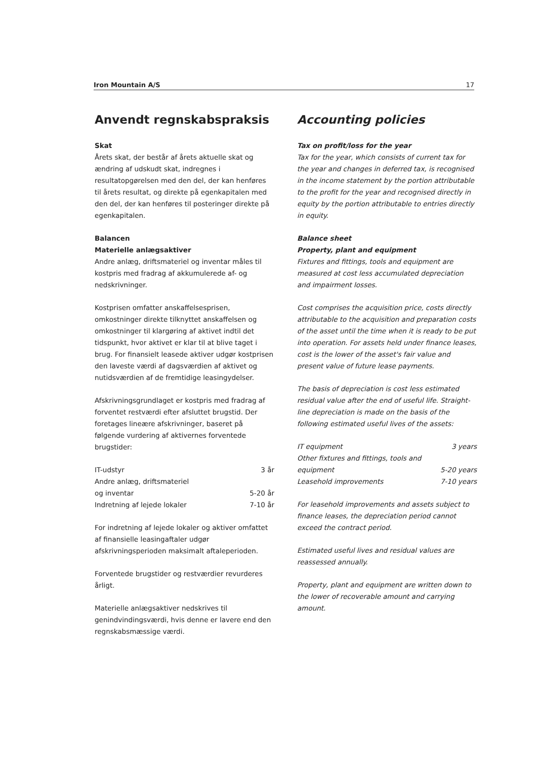Iron Mountain A/S 17
Anvendt regnskabspraksis
Skat
Årets skat, der består af årets aktuelle skat og ændring af udskudt skat, indregnes i resultatopgørelsen med den del, der kan henføres til årets resultat, og direkte på egenkapitalen med den del, der kan henføres til posteringer direkte på egenkapitalen.
Balancen
Materielle anlægsaktiver
Andre anlæg, driftsmateriel og inventar måles til kostpris med fradrag af akkumulerede af- og nedskrivninger.
Kostprisen omfatter anskaffelsesprisen, omkostninger direkte tilknyttet anskaffelsen og omkostninger til klargøring af aktivet indtil det tidspunkt, hvor aktivet er klar til at blive taget i brug. For finansielt leasede aktiver udgør kostprisen den laveste værdi af dagsværdien af aktivet og nutidsværdien af de fremtidige leasingydelser.
Afskrivningsgrundlaget er kostpris med fradrag af forventet restværdi efter afsluttet brugstid. Der foretages lineære afskrivninger, baseret på følgende vurdering af aktivernes forventede brugstider:
| IT-udstyr | 3 år |
| Andre anlæg, driftsmateriel og inventar | 5-20 år |
| Indretning af lejede lokaler | 7-10 år |
For indretning af lejede lokaler og aktiver omfattet af finansielle leasingaftaler udgør afskrivningsperioden maksimalt aftaleperioden.
Forventede brugstider og restværdier revurderes årligt.
Materielle anlægsaktiver nedskrives til genindvindingsværdi, hvis denne er lavere end den regnskabsmæssige værdi.
Accounting policies
Tax on profit/loss for the year
Tax for the year, which consists of current tax for the year and changes in deferred tax, is recognised in the income statement by the portion attributable to the profit for the year and recognised directly in equity by the portion attributable to entries directly in equity.
Balance sheet
Property, plant and equipment
Fixtures and fittings, tools and equipment are measured at cost less accumulated depreciation and impairment losses.
Cost comprises the acquisition price, costs directly attributable to the acquisition and preparation costs of the asset until the time when it is ready to be put into operation. For assets held under finance leases, cost is the lower of the asset's fair value and present value of future lease payments.
The basis of depreciation is cost less estimated residual value after the end of useful life. Straight-line depreciation is made on the basis of the following estimated useful lives of the assets:
| IT equipment | 3 years |
| Other fixtures and fittings, tools and equipment | 5-20 years |
| Leasehold improvements | 7-10 years |
For leasehold improvements and assets subject to finance leases, the depreciation period cannot exceed the contract period.
Estimated useful lives and residual values are reassessed annually.
Property, plant and equipment are written down to the lower of recoverable amount and carrying amount.